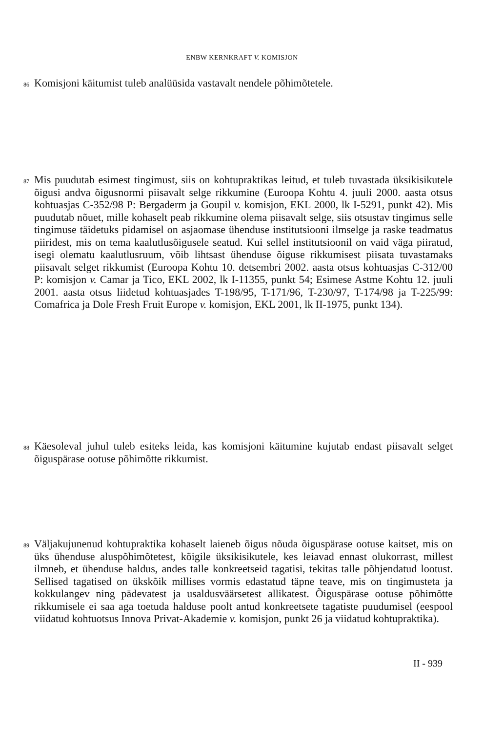ENBW KERNKRAFT V. KOMISJON
86 Komisjoni käitumist tuleb analüüsida vastavalt nendele põhimõtetele.
87 Mis puudutab esimest tingimust, siis on kohtupraktikas leitud, et tuleb tuvastada üksikisikutele õigusi andva õigusnormi piisavalt selge rikkumine (Euroopa Kohtu 4. juuli 2000. aasta otsus kohtuasjas C-352/98 P: Bergaderm ja Goupil v. komisjon, EKL 2000, lk I-5291, punkt 42). Mis puudutab nõuet, mille kohaselt peab rikkumine olema piisavalt selge, siis otsustav tingimus selle tingimuse täidetuks pidamisel on asjaomase ühenduse institutsiooni ilmselge ja raske teadmatus piiridest, mis on tema kaalutlusõigusele seatud. Kui sellel institutsioonil on vaid väga piiratud, isegi olematu kaalutlusruum, võib lihtsast ühenduse õiguse rikkumisest piisata tuvastamaks piisavalt selget rikkumist (Euroopa Kohtu 10. detsembri 2002. aasta otsus kohtuasjas C-312/00 P: komisjon v. Camar ja Tico, EKL 2002, lk I-11355, punkt 54; Esimese Astme Kohtu 12. juuli 2001. aasta otsus liidetud kohtuasjades T-198/95, T-171/96, T-230/97, T-174/98 ja T-225/99: Comafrica ja Dole Fresh Fruit Europe v. komisjon, EKL 2001, lk II-1975, punkt 134).
88 Käesoleval juhul tuleb esiteks leida, kas komisjoni käitumine kujutab endast piisavalt selget õiguspärase ootuse põhimõtte rikkumist.
89 Väljakujunenud kohtupraktika kohaselt laieneb õigus nõuda õiguspärase ootuse kaitset, mis on üks ühenduse aluspõhimõtetest, kõigile üksikisikutele, kes leiavad ennast olukorrast, millest ilmneb, et ühenduse haldus, andes talle konkreetseid tagatisi, tekitas talle põhjendatud lootust. Sellised tagatised on ükskõik millises vormis edastatud täpne teave, mis on tingimusteta ja kokkulangev ning pädevatest ja usaldusväärsetest allikatest. Õiguspärase ootuse põhimõtte rikkumisele ei saa aga toetuda halduse poolt antud konkreetsete tagatiste puudumisel (eespool viidatud kohtuotsus Innova Privat-Akademie v. komisjon, punkt 26 ja viidatud kohtupraktika).
II - 939